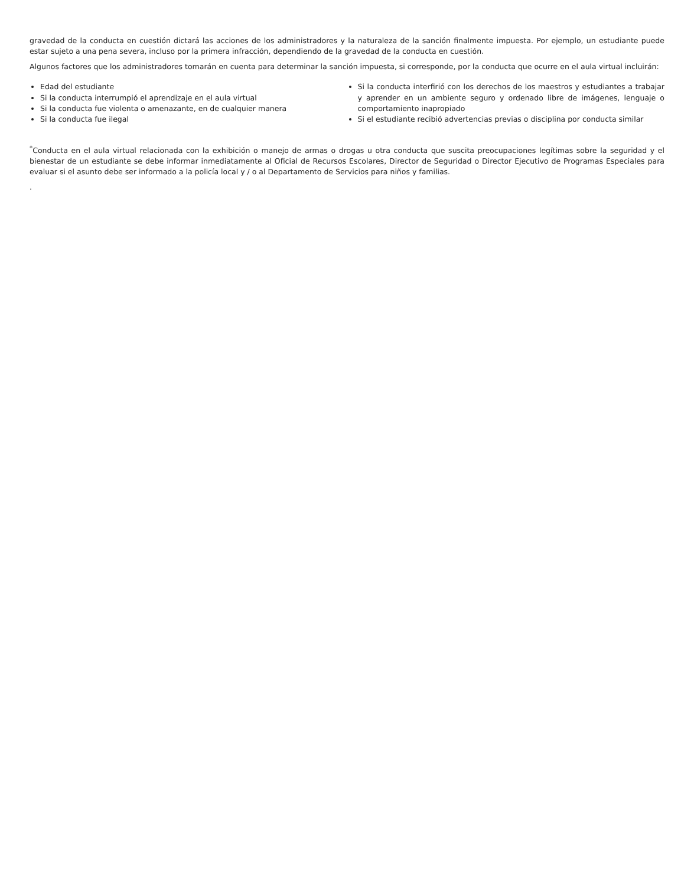gravedad de la conducta en cuestión dictará las acciones de los administradores y la naturaleza de la sanción finalmente impuesta. Por ejemplo, un estudiante puede estar sujeto a una pena severa, incluso por la primera infracción, dependiendo de la gravedad de la conducta en cuestión.
Algunos factores que los administradores tomarán en cuenta para determinar la sanción impuesta, si corresponde, por la conducta que ocurre en el aula virtual incluirán:
Edad del estudiante
Si la conducta interrumpió el aprendizaje en el aula virtual
Si la conducta fue violenta o amenazante, en de cualquier manera
Si la conducta fue ilegal
Si la conducta interfirió con los derechos de los maestros y estudiantes a trabajar y aprender en un ambiente seguro y ordenado libre de imágenes, lenguaje o comportamiento inapropiado
Si el estudiante recibió advertencias previas o disciplina por conducta similar
<sup>*</sup> Conducta en el aula virtual relacionada con la exhibición o manejo de armas o drogas u otra conducta que suscita preocupaciones legítimas sobre la seguridad y el bienestar de un estudiante se debe informar inmediatamente al Oficial de Recursos Escolares, Director de Seguridad o Director Ejecutivo de Programas Especiales para evaluar si el asunto debe ser informado a la policía local y / o al Departamento de Servicios para niños y familias.
.